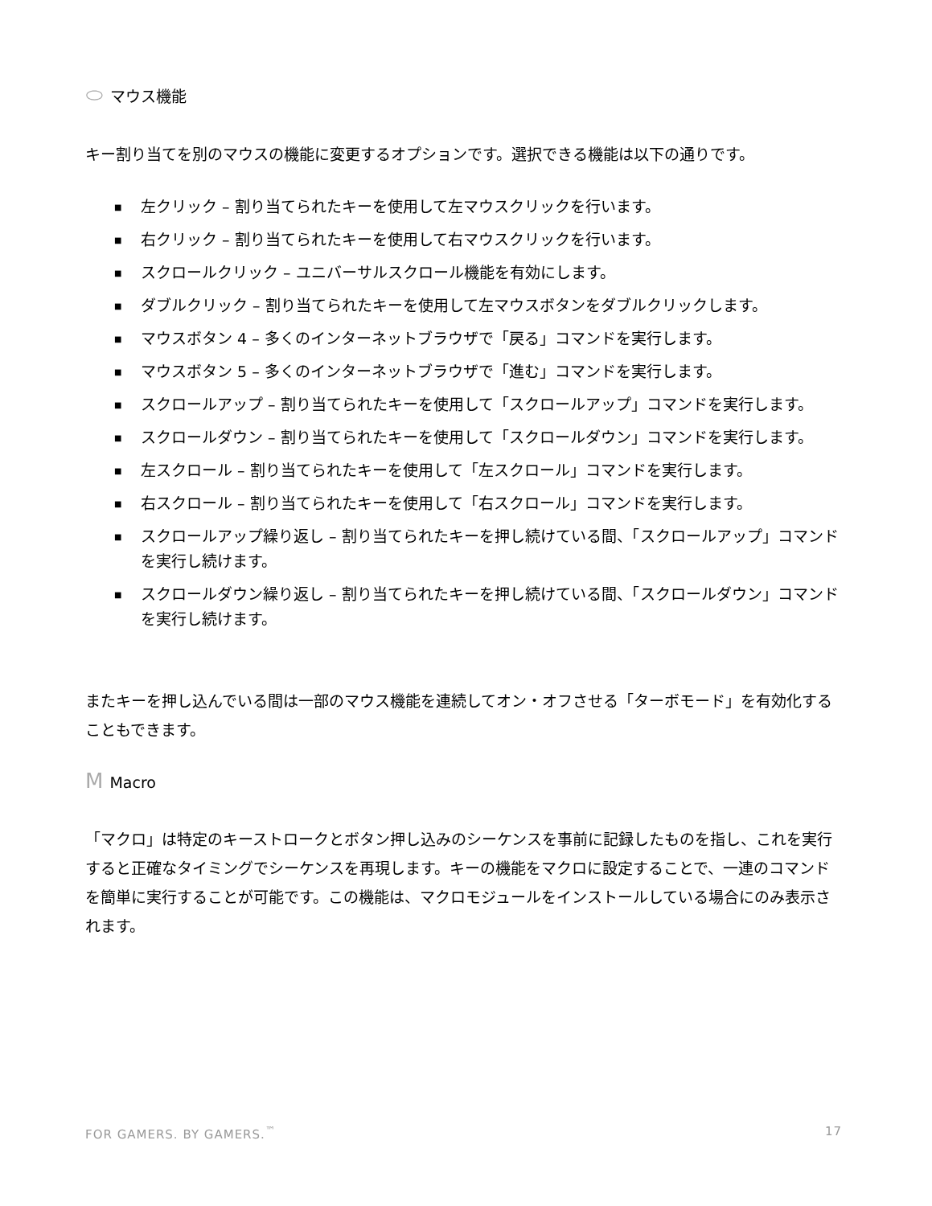⬭ マウス機能
キー割り当てを別のマウスの機能に変更するオプションです。選択できる機能は以下の通りです。
■ 左クリック – 割り当てられたキーを使用して左マウスクリックを行います。
■ 右クリック – 割り当てられたキーを使用して右マウスクリックを行います。
■ スクロールクリック – ユニバーサルスクロール機能を有効にします。
■ ダブルクリック – 割り当てられたキーを使用して左マウスボタンをダブルクリックします。
■ マウスボタン 4 – 多くのインターネットブラウザで「戻る」コマンドを実行します。
■ マウスボタン 5 – 多くのインターネットブラウザで「進む」コマンドを実行します。
■ スクロールアップ – 割り当てられたキーを使用して「スクロールアップ」コマンドを実行します。
■ スクロールダウン – 割り当てられたキーを使用して「スクロールダウン」コマンドを実行します。
■ 左スクロール – 割り当てられたキーを使用して「左スクロール」コマンドを実行します。
■ 右スクロール – 割り当てられたキーを使用して「右スクロール」コマンドを実行します。
■ スクロールアップ繰り返し – 割り当てられたキーを押し続けている間、「スクロールアップ」コマンドを実行し続けます。
■ スクロールダウン繰り返し – 割り当てられたキーを押し続けている間、「スクロールダウン」コマンドを実行し続けます。
またキーを押し込んでいる間は一部のマウス機能を連続してオン・オフさせる「ターボモード」を有効化することもできます。
M Macro
「マクロ」は特定のキーストロークとボタン押し込みのシーケンスを事前に記録したものを指し、これを実行すると正確なタイミングでシーケンスを再現します。キーの機能をマクロに設定することで、一連のコマンドを簡単に実行することが可能です。この機能は、マクロモジュールをインストールしている場合にのみ表示されます。
FOR GAMERS. BY GAMERS.<sup>™</sup> 17